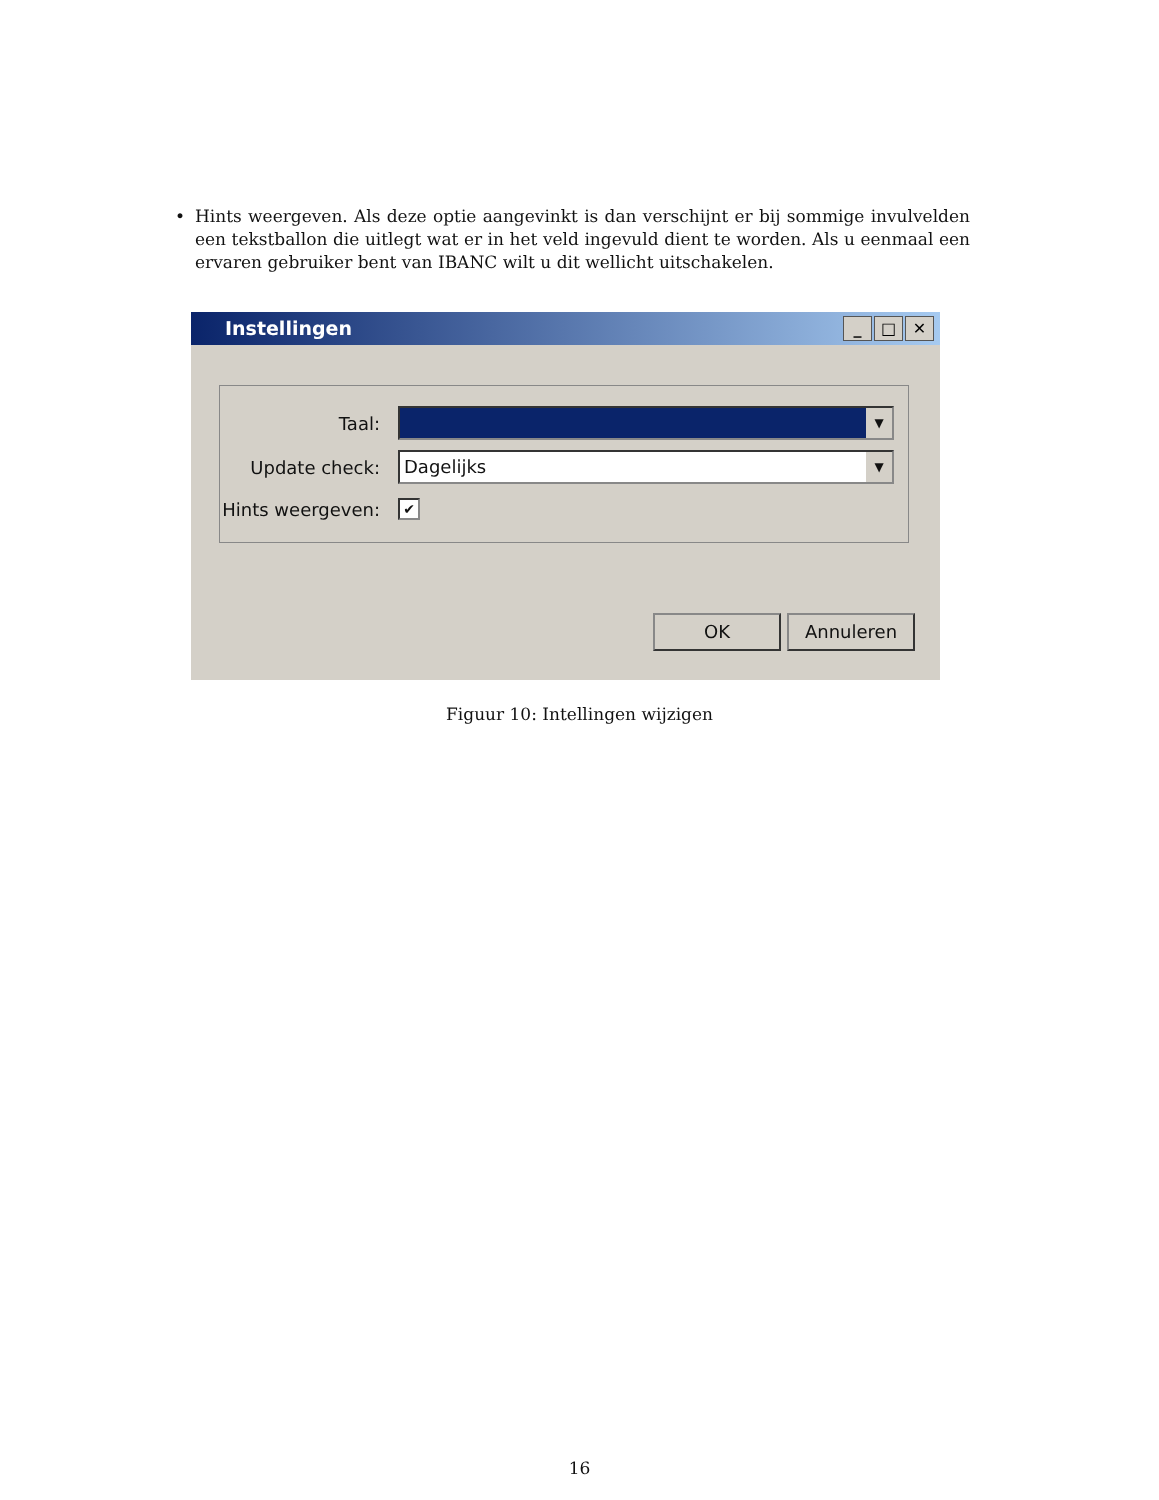• Hints weergeven. Als deze optie aangevinkt is dan verschijnt er bij sommige invulvelden een tekstballon die uitlegt wat er in het veld ingevuld dient te worden. Als u eenmaal een ervaren gebruiker bent van IBANC wilt u dit wellicht uitschakelen.
Instellingen
_ □ ✕
Taal:
▼
Update check:
Dagelijks ▼
Hints weergeven:
✔
OK Annuleren
Figuur 10: Intellingen wijzigen
16